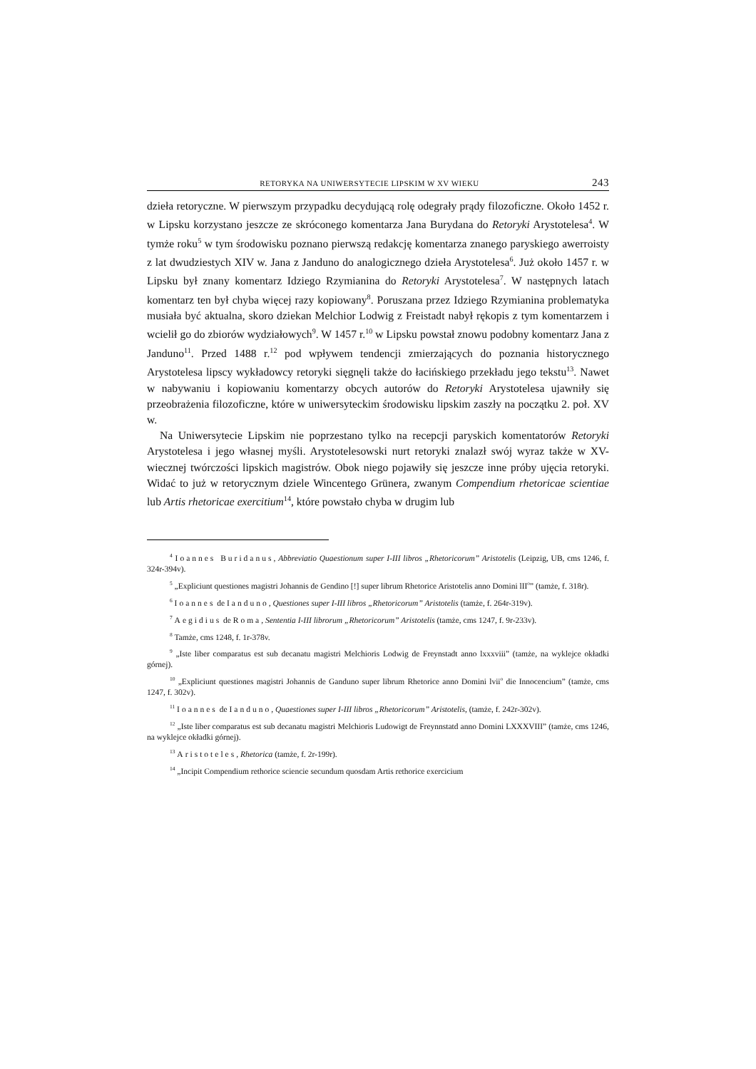RETORYKA NA UNIWERSYTECIE LIPSKIM W XV WIEKU 243
dzieła retoryczne. W pierwszym przypadku decydującą rolę odegrały prądy filozoficzne. Około 1452 r. w Lipsku korzystano jeszcze ze skróconego komentarza Jana Burydana do Retoryki Arystotelesa<sup>4</sup>. W tymże roku<sup>5</sup> w tym środowisku poznano pierwszą redakcję komentarza znanego paryskiego awerroisty z lat dwudziestych XIV w. Jana z Janduno do analogicznego dzieła Arystotelesa<sup>6</sup>. Już około 1457 r. w Lipsku był znany komentarz Idziego Rzymianina do Retoryki Arystotelesa<sup>7</sup>. W następnych latach komentarz ten był chyba więcej razy kopiowany<sup>8</sup>. Poruszana przez Idziego Rzymianina problematyka musiała być aktualna, skoro dziekan Melchior Lodwig z Freistadt nabył rękopis z tym komentarzem i wcielił go do zbiorów wydziałowych<sup>9</sup>. W 1457 r.<sup>10</sup> w Lipsku powstał znowu podobny komentarz Jana z Janduno<sup>11</sup>. Przed 1488 r.<sup>12</sup> pod wpływem tendencji zmierzających do poznania historycznego Arystotelesa lipscy wykładowcy retoryki sięgnęli także do łacińskiego przekładu jego tekstu<sup>13</sup>. Nawet w nabywaniu i kopiowaniu komentarzy obcych autorów do Retoryki Arystotelesa ujawniły się przeobrażenia filozoficzne, które w uniwersyteckim środowisku lipskim zaszły na początku 2. poł. XV w.
Na Uniwersytecie Lipskim nie poprzestano tylko na recepcji paryskich komentatorów Retoryki Arystotelesa i jego własnej myśli. Arystotelesowski nurt retoryki znalazł swój wyraz także w XV-wiecznej twórczości lipskich magistrów. Obok niego pojawiły się jeszcze inne próby ujęcia retoryki. Widać to już w retorycznym dziele Wincentego Grünera, zwanym Compendium rhetoricae scientiae lub Artis rhetoricae exercitium<sup>14</sup>, które powstało chyba w drugim lub
<sup>4</sup> Ioannes Buridanus, Abbreviatio Quaestionum super I-III libros „Rhetoricorum” Aristotelis (Leipzig, UB, cms 1246, f. 324r-394v).
<sup>5</sup> „Expliciunt questiones magistri Johannis de Gendino [!] super librum Rhetorice Aristotelis anno Domini lII<sup>o</sup>” (tamże, f. 318r).
<sup>6</sup> Ioannes de Ianduno, Questiones super I-III libros „Rhetoricorum” Aristotelis (tamże, f. 264r-319v).
<sup>7</sup> Aegidius de Roma, Sententia I-III librorum „Rhetoricorum” Aristotelis (tamże, cms 1247, f. 9r-233v).
<sup>8</sup> Tamże, cms 1248, f. 1r-378v.
<sup>9</sup> „Iste liber comparatus est sub decanatu magistri Melchioris Lodwig de Freynstadt anno lxxxviii” (tamże, na wyklejce okładki górnej).
<sup>10</sup> „Expliciunt questiones magistri Johannis de Ganduno super librum Rhetorice anno Domini lvii<sup>o</sup> die Innocencium” (tamże, cms 1247, f. 302v).
<sup>11</sup> Ioannes de Ianduno, Quaestiones super I-III libros „Rhetoricorum” Aristotelis, (tamże, f. 242r-302v).
<sup>12</sup> „Iste liber comparatus est sub decanatu magistri Melchioris Ludowigt de Freynnstatd anno Domini LXXXVIII” (tamże, cms 1246, na wyklejce okładki górnej).
<sup>13</sup> Aristoteles, Rhetorica (tamże, f. 2r-199r).
<sup>14</sup> „Incipit Compendium rethorice sciencie secundum quosdam Artis rethorice exercicium